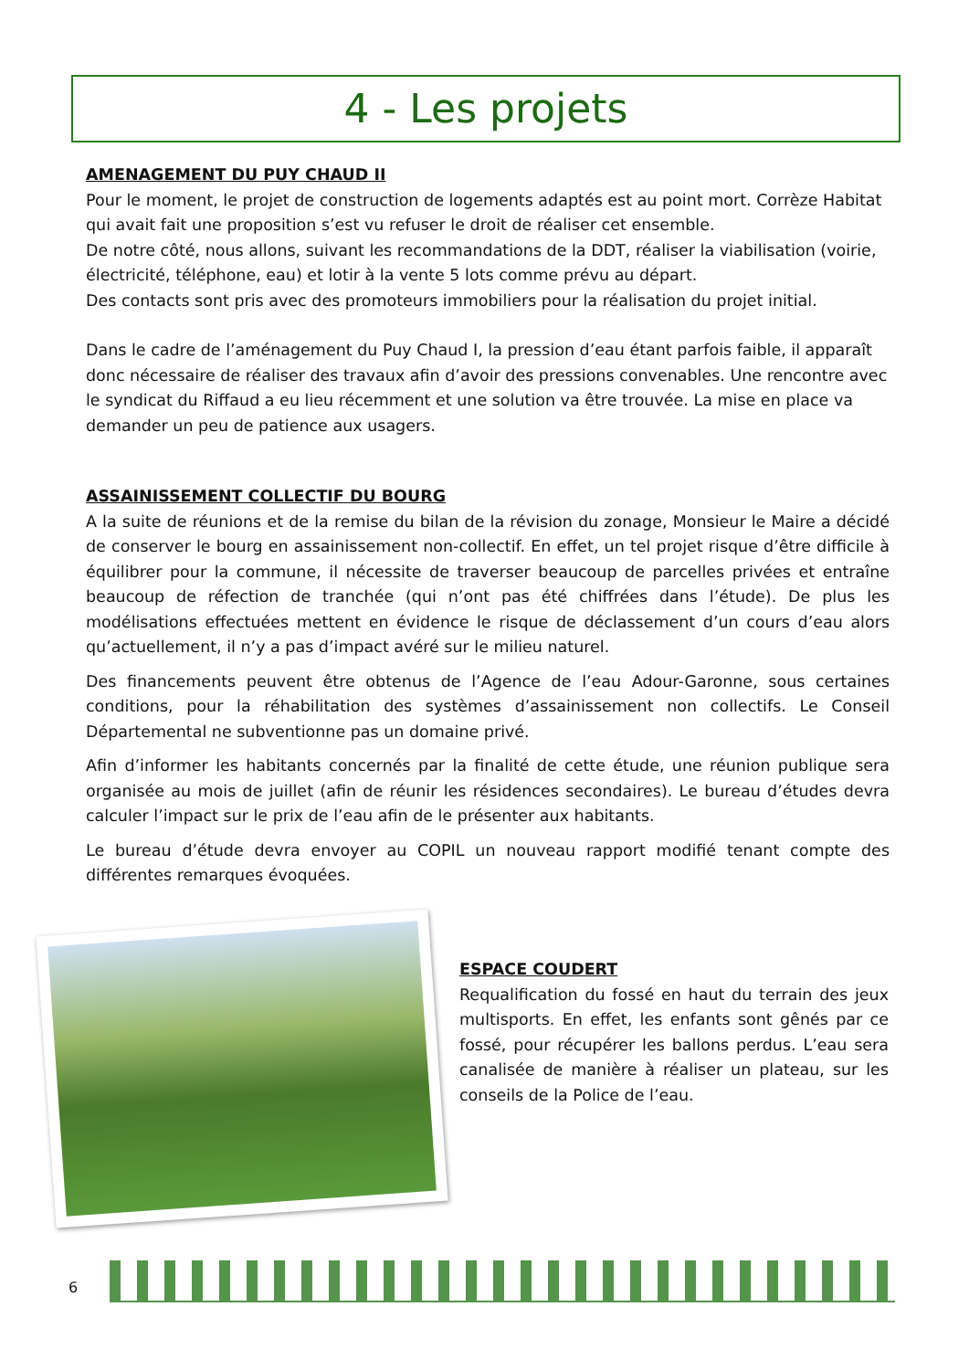4 - Les projets
AMENAGEMENT DU PUY CHAUD II
Pour le moment, le projet de construction de logements adaptés est au point mort. Corrèze Habitat qui avait fait une proposition s’est vu refuser le droit de réaliser cet ensemble.
De notre côté, nous allons, suivant les recommandations de la DDT, réaliser la viabilisation (voirie, électricité, téléphone, eau) et lotir à la vente 5 lots comme prévu au départ.
Des contacts sont pris avec des promoteurs immobiliers pour la réalisation du projet initial.
Dans le cadre de l’aménagement du Puy Chaud I, la pression d’eau étant parfois faible, il apparaît donc nécessaire de réaliser des travaux afin d’avoir des pressions convenables. Une rencontre avec le syndicat du Riffaud a eu lieu récemment et une solution va être trouvée. La mise en place va demander un peu de patience aux usagers.
ASSAINISSEMENT COLLECTIF DU BOURG
A la suite de réunions et de la remise du bilan de la révision du zonage, Monsieur le Maire a décidé de conserver le bourg en assainissement non-collectif. En effet, un tel projet risque d’être difficile à équilibrer pour la commune, il nécessite de traverser beaucoup de parcelles privées et entraîne beaucoup de réfection de tranchée (qui n’ont pas été chiffrées dans l’étude). De plus les modélisations effectuées mettent en évidence le risque de déclassement d’un cours d’eau alors qu’actuellement, il n’y a pas d’impact avéré sur le milieu naturel.
Des financements peuvent être obtenus de l’Agence de l’eau Adour-Garonne, sous certaines conditions, pour la réhabilitation des systèmes d’assainissement non collectifs. Le Conseil Départemental ne subventionne pas un domaine privé.
Afin d’informer les habitants concernés par la finalité de cette étude, une réunion publique sera organisée au mois de juillet (afin de réunir les résidences secondaires). Le bureau d’études devra calculer l’impact sur le prix de l’eau afin de le présenter aux habitants.
Le bureau d’étude devra envoyer au COPIL un nouveau rapport modifié tenant compte des différentes remarques évoquées.
ESPACE COUDERT
Requalification du fossé en haut du terrain des jeux multisports. En effet, les enfants sont gênés par ce fossé, pour récupérer les ballons perdus. L’eau sera canalisée de manière à réaliser un plateau, sur les conseils de la Police de l’eau.
6